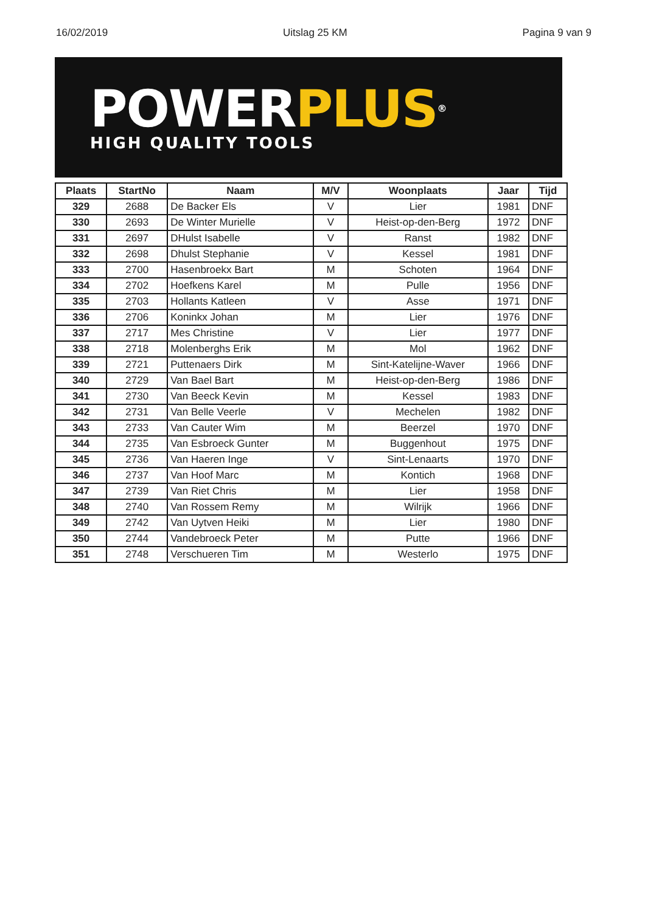16/02/2019 Uitslag 25 KM Pagina 9 van 9
POWER PLUS®
HIGH QUALITY TOOLS
| Plaats | StartNo | Naam | M/V | Woonplaats | Jaar | Tijd |
| --- | --- | --- | --- | --- | --- | --- |
| 329 | 2688 | De Backer Els | V | Lier | 1981 | DNF |
| 330 | 2693 | De Winter Murielle | V | Heist-op-den-Berg | 1972 | DNF |
| 331 | 2697 | DHulst Isabelle | V | Ranst | 1982 | DNF |
| 332 | 2698 | Dhulst Stephanie | V | Kessel | 1981 | DNF |
| 333 | 2700 | Hasenbroekx Bart | M | Schoten | 1964 | DNF |
| 334 | 2702 | Hoefkens Karel | M | Pulle | 1956 | DNF |
| 335 | 2703 | Hollants Katleen | V | Asse | 1971 | DNF |
| 336 | 2706 | Koninkx Johan | M | Lier | 1976 | DNF |
| 337 | 2717 | Mes Christine | V | Lier | 1977 | DNF |
| 338 | 2718 | Molenberghs Erik | M | Mol | 1962 | DNF |
| 339 | 2721 | Puttenaers Dirk | M | Sint-Katelijne-Waver | 1966 | DNF |
| 340 | 2729 | Van Bael Bart | M | Heist-op-den-Berg | 1986 | DNF |
| 341 | 2730 | Van Beeck Kevin | M | Kessel | 1983 | DNF |
| 342 | 2731 | Van Belle Veerle | V | Mechelen | 1982 | DNF |
| 343 | 2733 | Van Cauter Wim | M | Beerzel | 1970 | DNF |
| 344 | 2735 | Van Esbroeck Gunter | M | Buggenhout | 1975 | DNF |
| 345 | 2736 | Van Haeren Inge | V | Sint-Lenaarts | 1970 | DNF |
| 346 | 2737 | Van Hoof Marc | M | Kontich | 1968 | DNF |
| 347 | 2739 | Van Riet Chris | M | Lier | 1958 | DNF |
| 348 | 2740 | Van Rossem Remy | M | Wilrijk | 1966 | DNF |
| 349 | 2742 | Van Uytven Heiki | M | Lier | 1980 | DNF |
| 350 | 2744 | Vandebroeck Peter | M | Putte | 1966 | DNF |
| 351 | 2748 | Verschueren Tim | M | Westerlo | 1975 | DNF |